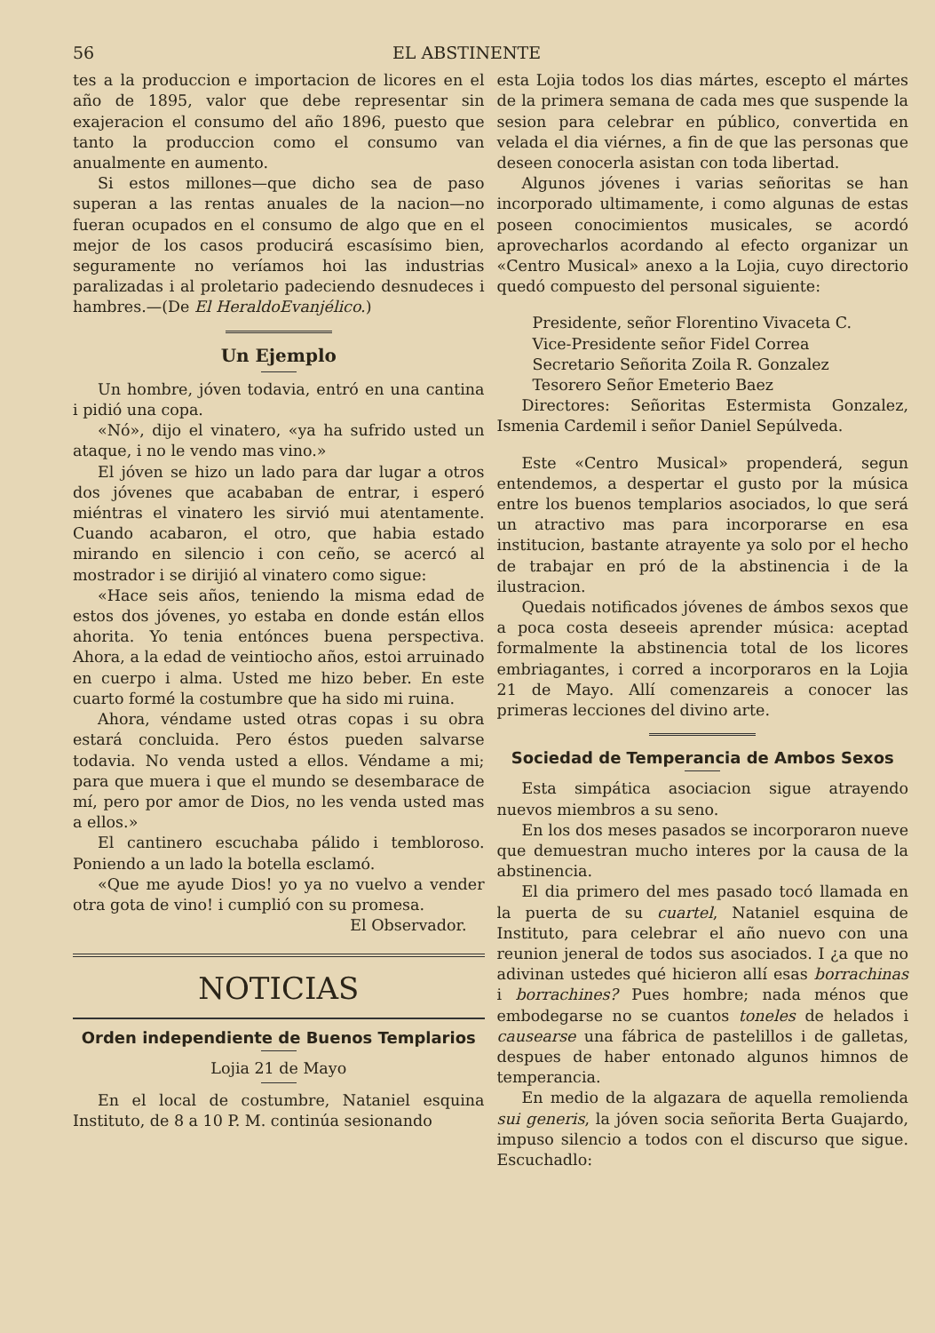56 EL ABSTINENTE
tes a la produccion e importacion de licores en el año de 1895, valor que debe representar sin exajeracion el consumo del año 1896, puesto que tanto la produccion como el consumo van anualmente en aumento.
Si estos millones—que dicho sea de paso superan a las rentas anuales de la nacion—no fueran ocupados en el consumo de algo que en el mejor de los casos producirá escasísimo bien, seguramente no veríamos hoi las industrias paralizadas i al proletario padeciendo desnudeces i hambres.—(De El HeraldoEvanjélico.)
Un Ejemplo
Un hombre, jóven todavia, entró en una cantina i pidió una copa.
«Nó», dijo el vinatero, «ya ha sufrido usted un ataque, i no le vendo mas vino.»
El jóven se hizo un lado para dar lugar a otros dos jóvenes que acababan de entrar, i esperó miéntras el vinatero les sirvió mui atentamente. Cuando acabaron, el otro, que habia estado mirando en silencio i con ceño, se acercó al mostrador i se dirijió al vinatero como sigue:
«Hace seis años, teniendo la misma edad de estos dos jóvenes, yo estaba en donde están ellos ahorita. Yo tenia entónces buena perspectiva. Ahora, a la edad de veintiocho años, estoi arruinado en cuerpo i alma. Usted me hizo beber. En este cuarto formé la costumbre que ha sido mi ruina.
Ahora, véndame usted otras copas i su obra estará concluida. Pero éstos pueden salvarse todavia. No venda usted a ellos. Véndame a mi; para que muera i que el mundo se desembarace de mí, pero por amor de Dios, no les venda usted mas a ellos.»
El cantinero escuchaba pálido i tembloroso. Poniendo a un lado la botella esclamó.
«Que me ayude Dios! yo ya no vuelvo a vender otra gota de vino! i cumplió con su promesa.
El Observador.
NOTICIAS
Orden independiente de Buenos Templarios
Lojia 21 de Mayo
En el local de costumbre, Nataniel esquina Instituto, de 8 a 10 P. M. continúa sesionando
esta Lojia todos los dias mártes, escepto el mártes de la primera semana de cada mes que suspende la sesion para celebrar en público, convertida en velada el dia viérnes, a fin de que las personas que deseen conocerla asistan con toda libertad.
Algunos jóvenes i varias señoritas se han incorporado ultimamente, i como algunas de estas poseen conocimientos musicales, se acordó aprovecharlos acordando al efecto organizar un «Centro Musical» anexo a la Lojia, cuyo directorio quedó compuesto del personal siguiente:
Presidente, señor Florentino Vivaceta C.
Vice-Presidente señor Fidel Correa
Secretario Señorita Zoila R. Gonzalez
Tesorero Señor Emeterio Baez
Directores: Señoritas Estermista Gonzalez, Ismenia Cardemil i señor Daniel Sepúlveda.
Este «Centro Musical» propenderá, segun entendemos, a despertar el gusto por la música entre los buenos templarios asociados, lo que será un atractivo mas para incorporarse en esa institucion, bastante atrayente ya solo por el hecho de trabajar en pró de la abstinencia i de la ilustracion.
Quedais notificados jóvenes de ámbos sexos que a poca costa deseeis aprender música: aceptad formalmente la abstinencia total de los licores embriagantes, i corred a incorporaros en la Lojia 21 de Mayo. Allí comenzareis a conocer las primeras lecciones del divino arte.
Sociedad de Temperancia de Ambos Sexos
Esta simpática asociacion sigue atrayendo nuevos miembros a su seno.
En los dos meses pasados se incorporaron nueve que demuestran mucho interes por la causa de la abstinencia.
El dia primero del mes pasado tocó llamada en la puerta de su cuartel, Nataniel esquina de Instituto, para celebrar el año nuevo con una reunion jeneral de todos sus asociados. I ¿a que no adivinan ustedes qué hicieron allí esas borrachinas i borrachines? Pues hombre; nada ménos que embodegarse no se cuantos toneles de helados i causearse una fábrica de pastelillos i de galletas, despues de haber entonado algunos himnos de temperancia.
En medio de la algazara de aquella remolienda sui generis, la jóven socia señorita Berta Guajardo, impuso silencio a todos con el discurso que sigue. Escuchadlo: